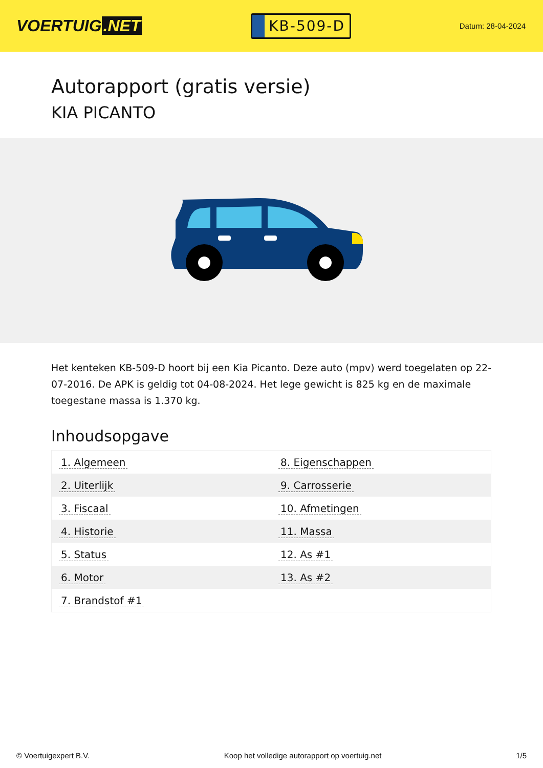VOERTUIG.NET
KB-509-D
Datum: 28-04-2024
Autorapport (gratis versie)
KIA PICANTO
Het kenteken KB-509-D hoort bij een Kia Picanto. Deze auto (mpv) werd toegelaten op 22-07-2016. De APK is geldig tot 04-08-2024. Het lege gewicht is 825 kg en de maximale toegestane massa is 1.370 kg.
Inhoudsopgave
| 1. Algemeen | 8. Eigenschappen |
| 2. Uiterlijk | 9. Carrosserie |
| 3. Fiscaal | 10. Afmetingen |
| 4. Historie | 11. Massa |
| 5. Status | 12. As #1 |
| 6. Motor | 13. As #2 |
| 7. Brandstof #1 | |
© Voertuigexpert B.V. Koop het volledige autorapport op voertuig.net 1/5